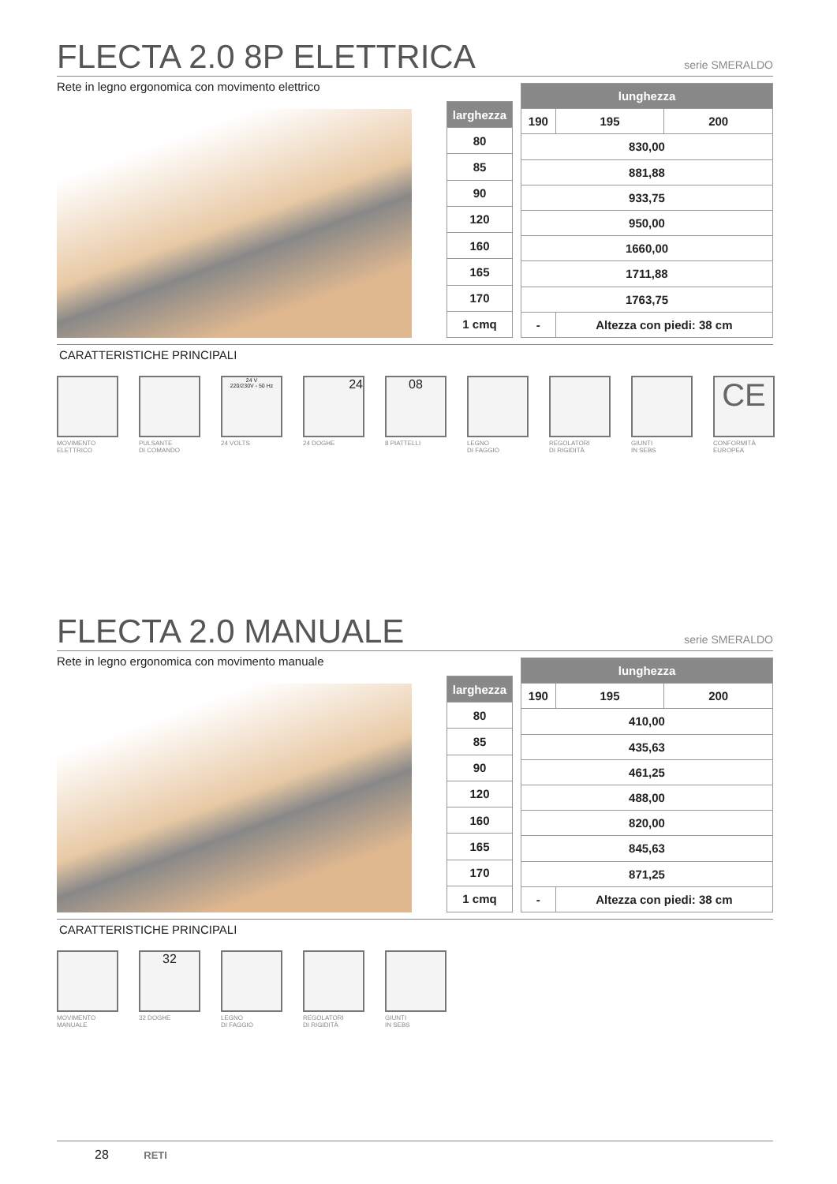FLECTA 2.0 8P ELETTRICA serie SMERALDO
Rete in legno ergonomica con movimento elettrico
| larghezza |
| 80 |
| 85 |
| 90 |
| 120 |
| 160 |
| 165 |
| 170 |
| 1 cmq |
| lunghezza | | |
| 190 | 195 | 200 |
| 830,00 | | |
| 881,88 | | |
| 933,75 | | |
| 950,00 | | |
| 1660,00 | | |
| 1711,88 | | |
| 1763,75 | | |
| - | Altezza con piedi: 38 cm | |
CARATTERISTICHE PRINCIPALI
MOVIMENTO
ELETTRICO
PULSANTE
DI COMANDO
24 V
220/230V - 50 Hz
24 VOLTS
24
24 DOGHE
08
8 PIATTELLI
LEGNO
DI FAGGIO
REGOLATORI
DI RIGIDITÀ
GIUNTI
IN SEBS
CE
CONFORMITÀ
EUROPEA
FLECTA 2.0 MANUALE serie SMERALDO
Rete in legno ergonomica con movimento manuale
| larghezza |
| 80 |
| 85 |
| 90 |
| 120 |
| 160 |
| 165 |
| 170 |
| 1 cmq |
| lunghezza | | |
| 190 | 195 | 200 |
| 410,00 | | |
| 435,63 | | |
| 461,25 | | |
| 488,00 | | |
| 820,00 | | |
| 845,63 | | |
| 871,25 | | |
| - | Altezza con piedi: 38 cm | |
CARATTERISTICHE PRINCIPALI
MOVIMENTO
MANUALE
32
32 DOGHE
LEGNO
DI FAGGIO
REGOLATORI
DI RIGIDITÀ
GIUNTI
IN SEBS
28 RETI